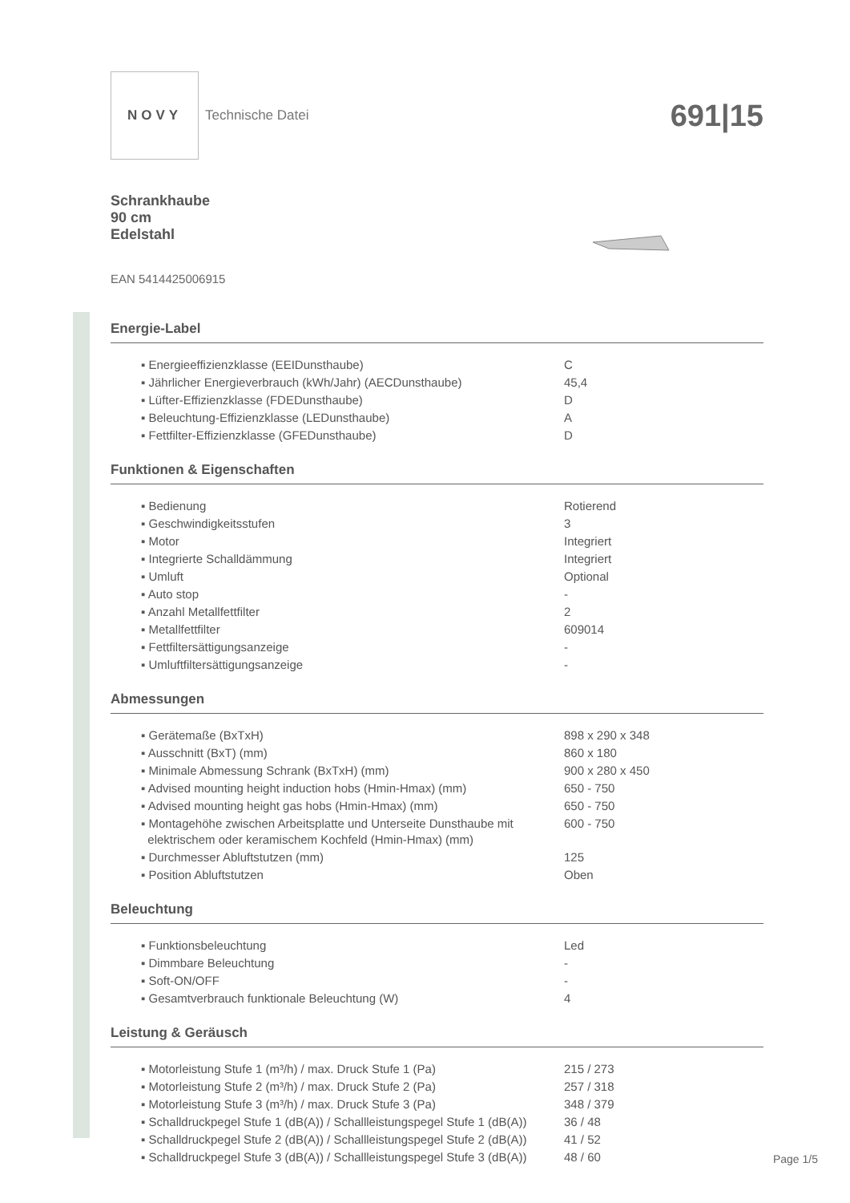NOVY
Technische Datei
691|15
Schrankhaube
90 cm
Edelstahl
EAN 5414425006915
Energie-Label
| ▪ Energieeffizienzklasse (EEIDunsthaube) | C |
| ▪ Jährlicher Energieverbrauch (kWh/Jahr) (AECDunsthaube) | 45,4 |
| ▪ Lüfter-Effizienzklasse (FDEDunsthaube) | D |
| ▪ Beleuchtung-Effizienzklasse (LEDunsthaube) | A |
| ▪ Fettfilter-Effizienzklasse (GFEDunsthaube) | D |
Funktionen & Eigenschaften
| ▪ Bedienung | Rotierend |
| ▪ Geschwindigkeitsstufen | 3 |
| ▪ Motor | Integriert |
| ▪ Integrierte Schalldämmung | Integriert |
| ▪ Umluft | Optional |
| ▪ Auto stop | - |
| ▪ Anzahl Metallfettfilter | 2 |
| ▪ Metallfettfilter | 609014 |
| ▪ Fettfiltersättigungsanzeige | - |
| ▪ Umluftfiltersättigungsanzeige | - |
Abmessungen
| ▪ Gerätemaße (BxTxH) | 898 x 290 x 348 |
| ▪ Ausschnitt (BxT) (mm) | 860 x 180 |
| ▪ Minimale Abmessung Schrank (BxTxH) (mm) | 900 x 280 x 450 |
| ▪ Advised mounting height induction hobs (Hmin-Hmax) (mm) | 650 - 750 |
| ▪ Advised mounting height gas hobs (Hmin-Hmax) (mm) | 650 - 750 |
| ▪ Montagehöhe zwischen Arbeitsplatte und Unterseite Dunsthaube mit elektrischem oder keramischem Kochfeld (Hmin-Hmax) (mm) | 600 - 750 |
| ▪ Durchmesser Abluftstutzen (mm) | 125 |
| ▪ Position Abluftstutzen | Oben |
Beleuchtung
| ▪ Funktionsbeleuchtung | Led |
| ▪ Dimmbare Beleuchtung | - |
| ▪ Soft-ON/OFF | - |
| ▪ Gesamtverbrauch funktionale Beleuchtung (W) | 4 |
Leistung & Geräusch
| ▪ Motorleistung Stufe 1 (m³/h) / max. Druck Stufe 1 (Pa) | 215 / 273 |
| ▪ Motorleistung Stufe 2 (m³/h) / max. Druck Stufe 2 (Pa) | 257 / 318 |
| ▪ Motorleistung Stufe 3 (m³/h) / max. Druck Stufe 3 (Pa) | 348 / 379 |
| ▪ Schalldruckpegel Stufe 1 (dB(A)) / Schallleistungspegel Stufe 1 (dB(A)) | 36 / 48 |
| ▪ Schalldruckpegel Stufe 2 (dB(A)) / Schallleistungspegel Stufe 2 (dB(A)) | 41 / 52 |
| ▪ Schalldruckpegel Stufe 3 (dB(A)) / Schallleistungspegel Stufe 3 (dB(A)) | 48 / 60 |
Page 1/5